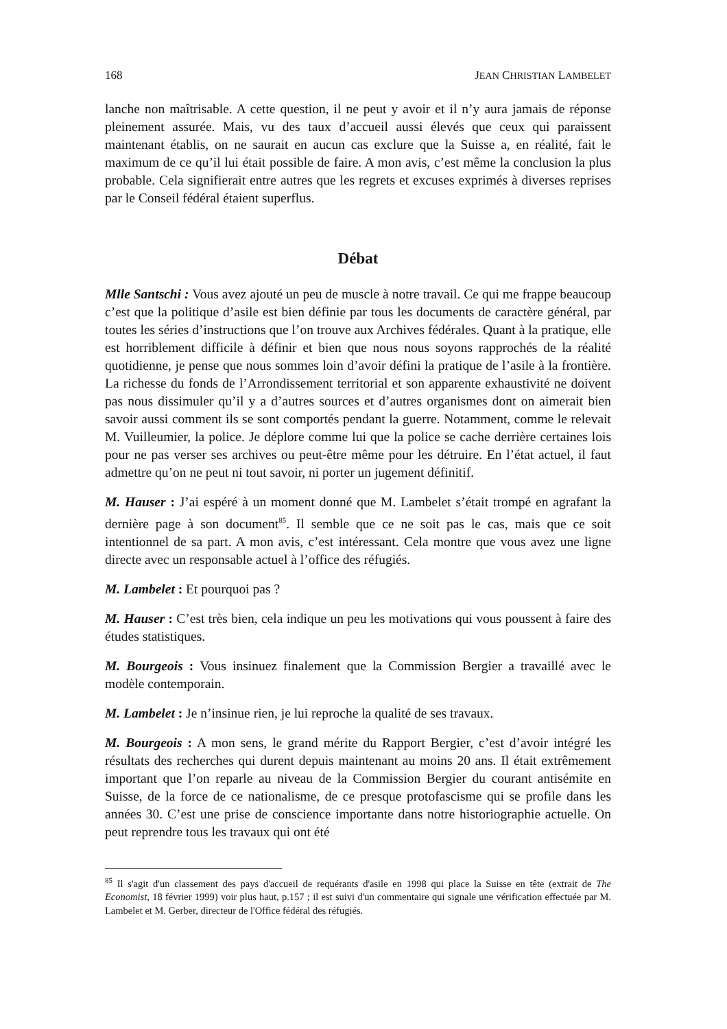168 JEAN CHRISTIAN LAMBELET
lanche non maîtrisable. A cette question, il ne peut y avoir et il n’y aura jamais de réponse pleinement assurée. Mais, vu des taux d’accueil aussi élevés que ceux qui paraissent maintenant établis, on ne saurait en aucun cas exclure que la Suisse a, en réalité, fait le maximum de ce qu’il lui était possible de faire. A mon avis, c’est même la conclusion la plus probable. Cela signifierait entre autres que les regrets et excuses exprimés à diverses reprises par le Conseil fédéral étaient superflus.
Débat
Mlle Santschi : Vous avez ajouté un peu de muscle à notre travail. Ce qui me frappe beaucoup c’est que la politique d’asile est bien définie par tous les documents de caractère général, par toutes les séries d’instructions que l’on trouve aux Archives fédérales. Quant à la pratique, elle est horriblement difficile à définir et bien que nous nous soyons rapprochés de la réalité quotidienne, je pense que nous sommes loin d’avoir défini la pratique de l’asile à la frontière. La richesse du fonds de l’Arrondissement territorial et son apparente exhaustivité ne doivent pas nous dissimuler qu’il y a d’autres sources et d’autres organismes dont on aimerait bien savoir aussi comment ils se sont comportés pendant la guerre. Notamment, comme le relevait M. Vuilleumier, la police. Je déplore comme lui que la police se cache derrière certaines lois pour ne pas verser ses archives ou peut-être même pour les détruire. En l’état actuel, il faut admettre qu’on ne peut ni tout savoir, ni porter un jugement définitif.
M. Hauser : J’ai espéré à un moment donné que M. Lambelet s’était trompé en agrafant la dernière page à son document<sup>85</sup>. Il semble que ce ne soit pas le cas, mais que ce soit intentionnel de sa part. A mon avis, c’est intéressant. Cela montre que vous avez une ligne directe avec un responsable actuel à l’office des réfugiés.
M. Lambelet : Et pourquoi pas ?
M. Hauser : C’est très bien, cela indique un peu les motivations qui vous poussent à faire des études statistiques.
M. Bourgeois : Vous insinuez finalement que la Commission Bergier a travaillé avec le modèle contemporain.
M. Lambelet : Je n’insinue rien, je lui reproche la qualité de ses travaux.
M. Bourgeois : A mon sens, le grand mérite du Rapport Bergier, c’est d’avoir intégré les résultats des recherches qui durent depuis maintenant au moins 20 ans. Il était extrêmement important que l’on reparle au niveau de la Commission Bergier du courant antisémite en Suisse, de la force de ce nationalisme, de ce presque protofascisme qui se profile dans les années 30. C’est une prise de conscience importante dans notre historiographie actuelle. On peut reprendre tous les travaux qui ont été
<sup>85</sup> Il s'agit d'un classement des pays d'accueil de requérants d'asile en 1998 qui place la Suisse en tête (extrait de The Economist, 18 février 1999) voir plus haut, p.157 ; il est suivi d'un commentaire qui signale une vérification effectuée par M. Lambelet et M. Gerber, directeur de l'Office fédéral des réfugiés.